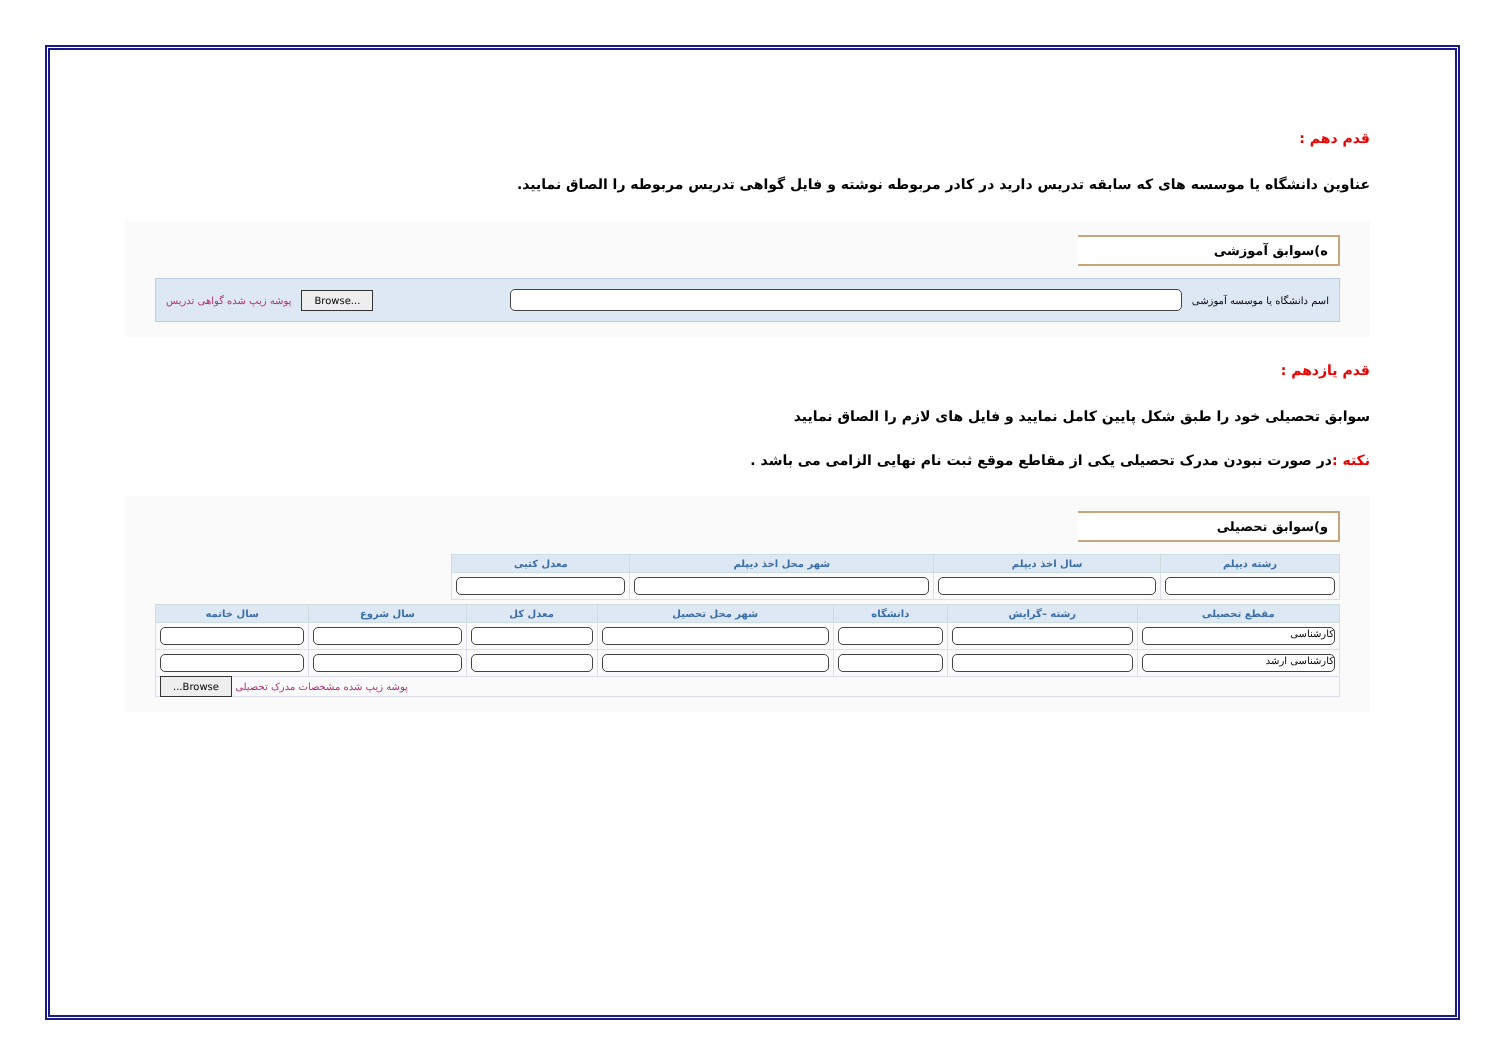قدم دهم :
عناوین دانشگاه یا موسسه های که سابقه تدریس دارید در کادر مربوطه نوشته و فایل گواهی تدریس مربوطه را الصاق نمایید.
ه)سوابق آموزشی
اسم دانشگاه یا موسسه آموزشی
Browse... پوشه زیپ شده گواهی تدریس
قدم یازدهم :
سوابق تحصیلی خود را طبق شکل پایین کامل نمایید و فایل های لازم را الصاق نمایید
نکته : در صورت نبودن مدرک تحصیلی یکی از مقاطع موقع ثبت نام نهایی الزامی می باشد .
و)سوابق تحصیلی
| رشته دیپلم | سال اخذ دیپلم | شهر محل اخذ دیپلم | معدل کتبی |
| --- | --- | --- | --- |
| مقطع تحصیلی | رشته –گرایش | دانشگاه | شهر محل تحصیل | معدل کل | سال شروع | سال خاتمه |
| --- | --- | --- | --- | --- | --- | --- |
| کارشناسی | | | | | | |
| کارشناسی ارشد | | | | | | |
| پوشه زیپ شده مشخصات مدرک تحصیلی Browse... | | | | | | |